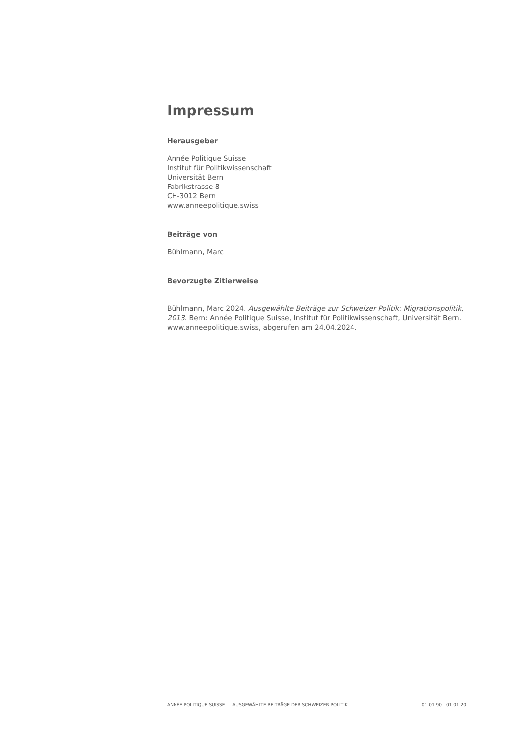Impressum
Herausgeber
Année Politique Suisse
Institut für Politikwissenschaft
Universität Bern
Fabrikstrasse 8
CH-3012 Bern
www.anneepolitique.swiss
Beiträge von
Bühlmann, Marc
Bevorzugte Zitierweise
Bühlmann, Marc 2024. Ausgewählte Beiträge zur Schweizer Politik: Migrationspolitik, 2013. Bern: Année Politique Suisse, Institut für Politikwissenschaft, Universität Bern. www.anneepolitique.swiss, abgerufen am 24.04.2024.
ANNÉE POLITIQUE SUISSE — AUSGEWÄHLTE BEITRÄGE DER SCHWEIZER POLITIK 01.01.90 - 01.01.20